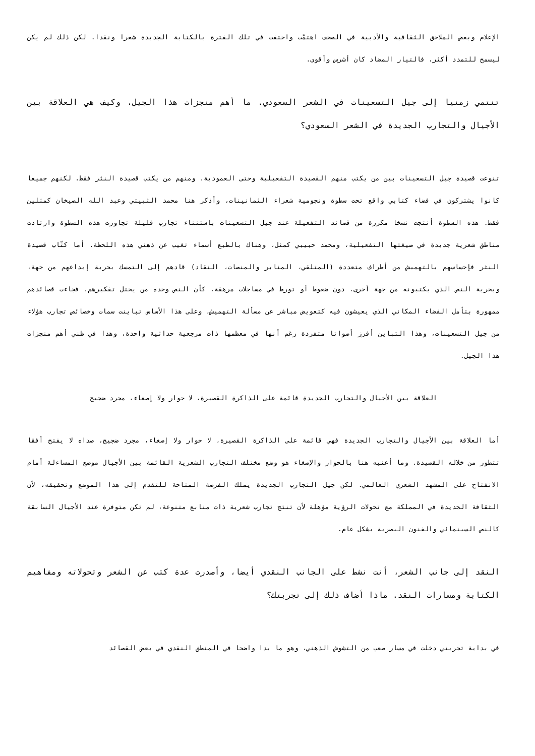الإعلام وبعض الملاحق الثقافية والأدبية في الصحف اهتمّت واحتفت في تلك الفترة بالكتابة الجديدة شعرا ونقدا. لكن ذلك لم يكن ليسمح للتمدد أكثر، فالتيار المضاد كان أشرس وأقوى.
تنتمي زمنيا إلى جيل التسعينات في الشعر السعودي. ما أهم منجزات هذا الجيل، وكيف هي العلاقة بين الأجيال والتجارب الجديدة في الشعر السعودي؟
تنوعت قصيدة جيل التسعينات بين من يكتب منهم القصيدة التفعيلية وحتى العمودية، ومنهم من يكتب قصيدة النثر فقط. لكنهم جميعا كانوا يشتركون في فضاء كتابي واقع تحت سطوة ونجومية شعراء الثمانينات، وأذكر هنا محمد الثبيتي وعبد الله الصيخان كمثلين فقط. هذه السطوة أنتجت نسخا مكررة من قصائد التفعيلة عند جيل التسعينات باستثناء تجارب قليلة تجاوزت هذه السطوة وارتادت مناطق شعرية جديدة في صيغتها التفعيلية، ومحمد حبيبي كمثل، وهناك بالطبع أسماء تغيب عن ذهني هذه اللحظة. أما كتّاب قصيدة النثر فإحساسهم بالتهميش من أطراف متعددة (المتلقي، المنابر والمنصات، النقاد) قادهم إلى التمسك بحرية إبداعهم من جهة، وبحرية النص الذي يكتبونه من جهة أخرى، دون ضغوط أو تورط في مساجلات مرهقة، كأن النص وحده من يحتل تفكيرهم، فجاءت قصائدهم ممهورة بتأمل الفضاء المكاني الذي يعيشون فيه كتعويض مباشر عن مسألة التهميش، وعلى هذا الأساس تباينت سمات وخصائص تجارب هؤلاء من جيل التسعينات، وهذا التباين أفرز أصواتا متفردة رغم أنها في معظمها ذات مرجعية حداثية واحدة، وهذا في ظني أهم منجزات هذا الجيل.
العلاقة بين الأجيال والتجارب الجديدة قائمة على الذاكرة القصيرة، لا حوار ولا إصغاء، مجرد ضجيج
أما العلاقة بين الأجيال والتجارب الجديدة فهي قائمة على الذاكرة القصيرة، لا حوار ولا إصغاء، مجرد ضجيج، صداه لا يفتح أفقا تتطور من خلاله القصيدة. وما أعنيه هنا بالحوار والإصغاء هو وضع مختلف التجارب الشعرية القائمة بين الأجيال موضع المساءلة أمام الانفتاح على المشهد الشعري العالمي. لكن جيل التجارب الجديدة يملك الفرصة المتاحة للتقدم إلى هذا الموضع وتحقيقه، لأن الثقافة الجديدة في المملكة مع تحولات الرؤية مؤهلة لأن تنتج تجارب شعرية ذات منابع متنوعة، لم تكن متوفرة عند الأجيال السابقة كالنص السينمائي والفنون البصرية بشكل عام.
النقد إلى جانب الشعر، أنت نشط على الجانب النقدي أيضا، وأصدرت عدة كتب عن الشعر وتحولاته ومفاهيم الكتابة ومسارات النقد. ماذا أضاف ذلك إلى تجربتك؟
في بداية تجربتي دخلت في مسار صعب من التشوش الذهني، وهو ما بدا واضحا في المنطق النقدي في بعض القصائد